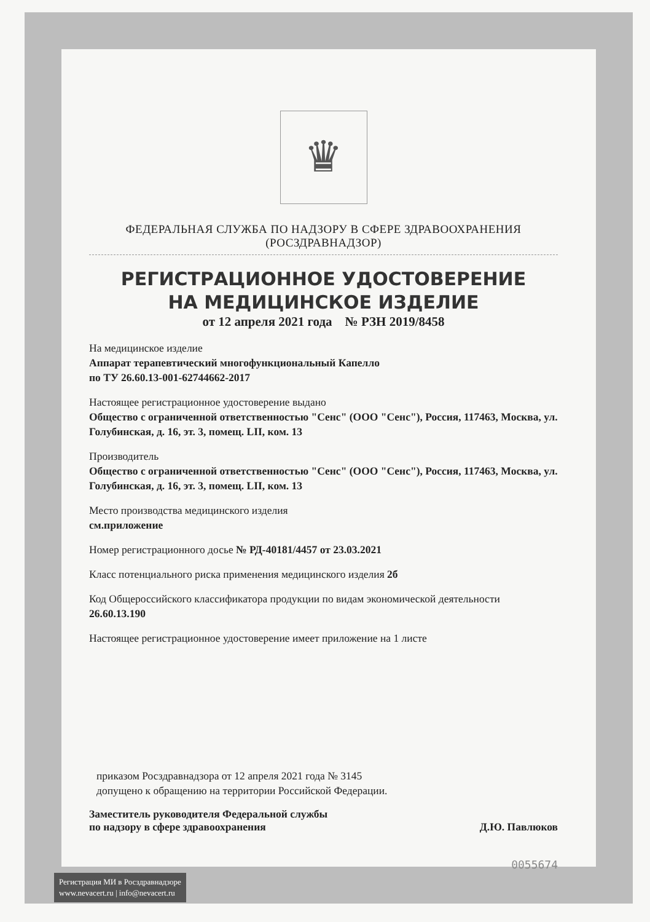♛
ФЕДЕРАЛЬНАЯ СЛУЖБА ПО НАДЗОРУ В СФЕРЕ ЗДРАВООХРАНЕНИЯ
(РОСЗДРАВНАДЗОР)
РЕГИСТРАЦИОННОЕ УДОСТОВЕРЕНИЕ
НА МЕДИЦИНСКОЕ ИЗДЕЛИЕ
от 12 апреля 2021 года № РЗН 2019/8458
На медицинское изделие
Аппарат терапевтический многофункциональный Капелло
по ТУ 26.60.13-001-62744662-2017
Настоящее регистрационное удостоверение выдано
Общество с ограниченной ответственностью "Сенс" (ООО "Сенс"), Россия, 117463, Москва, ул. Голубинская, д. 16, эт. 3, помещ. LII, ком. 13
Производитель
Общество с ограниченной ответственностью "Сенс" (ООО "Сенс"), Россия, 117463, Москва, ул. Голубинская, д. 16, эт. 3, помещ. LII, ком. 13
Место производства медицинского изделия
см.приложение
Номер регистрационного досье № РД-40181/4457 от 23.03.2021
Класс потенциального риска применения медицинского изделия 2б
Код Общероссийского классификатора продукции по видам экономической деятельности 26.60.13.190
Настоящее регистрационное удостоверение имеет приложение на 1 листе
приказом Росздравнадзора от 12 апреля 2021 года № 3145
допущено к обращению на территории Российской Федерации.
Заместитель руководителя Федеральной службы
по надзору в сфере здравоохранения
Д.Ю. Павлюков
0055674
Регистрация МИ в Росздравнадзоре
www.nevacert.ru | info@nevacert.ru